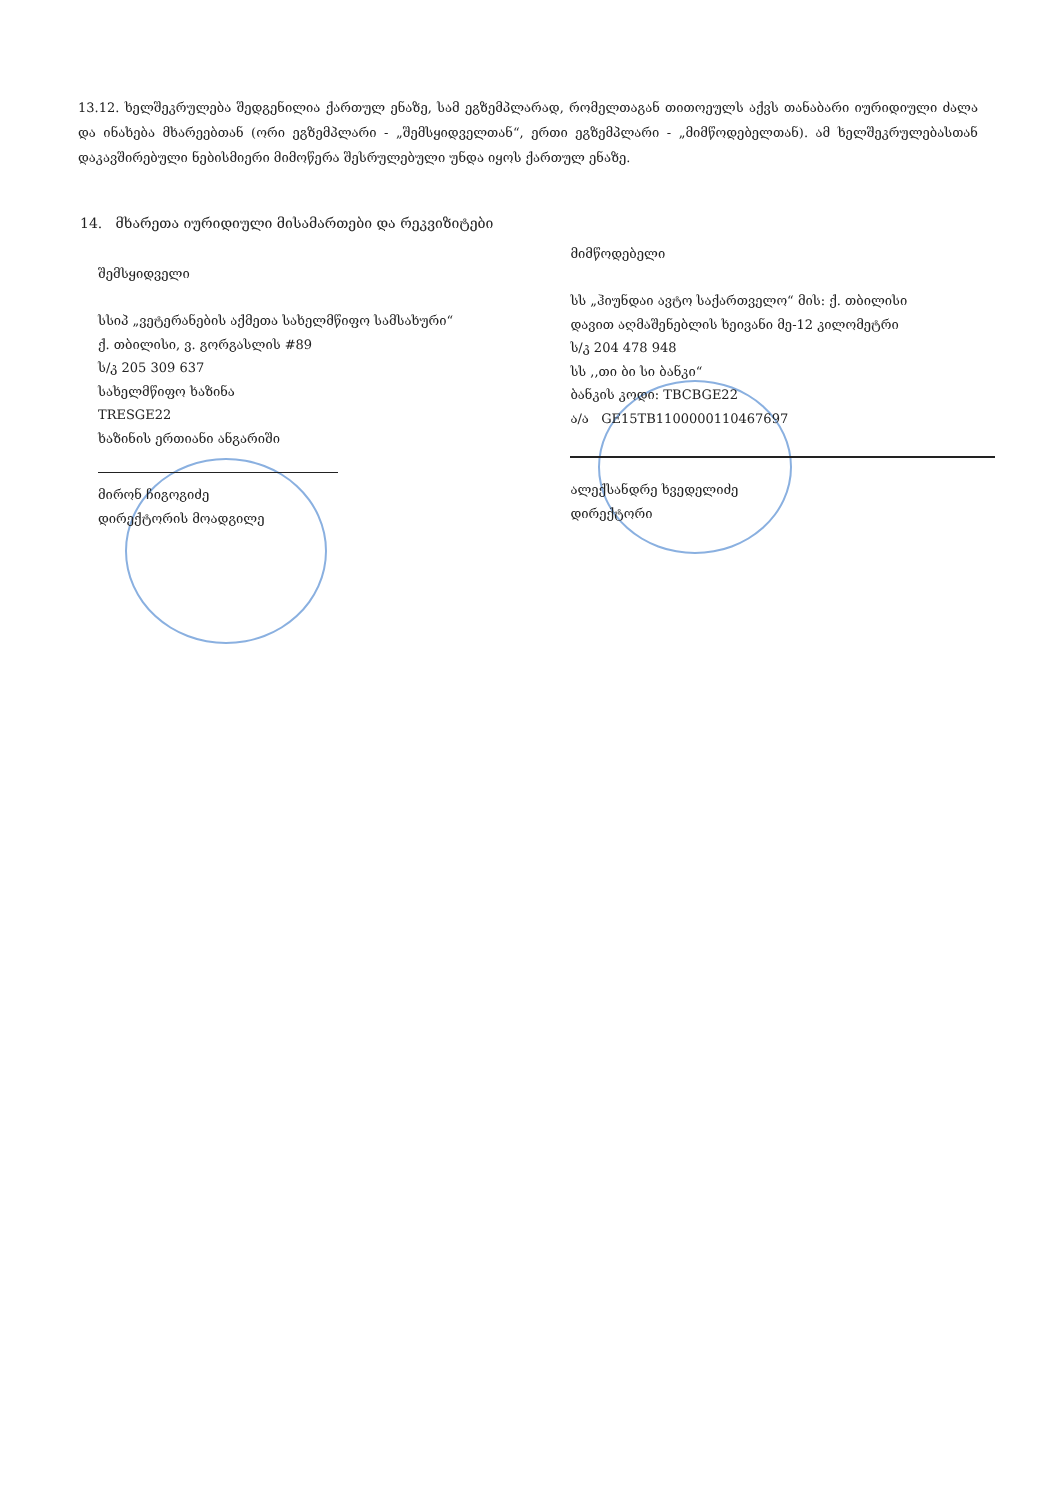13.12. ხელშეკრულება შედგენილია ქართულ ენაზე, სამ ეგზემპლარად, რომელთაგან თითოეულს აქვს თანაბარი იურიდიული ძალა და ინახება მხარეებთან (ორი ეგზემპლარი - „შემსყიდველთან“, ერთი ეგზემპლარი - „მიმწოდებელთან). ამ ხელშეკრულებასთან დაკავშირებული ნებისმიერი მიმოწერა შესრულებული უნდა იყოს ქართულ ენაზე.
14. მხარეთა იურიდიული მისამართები და რეკვიზიტები
შემსყიდველი
სსიპ „ვეტერანების აქმეთა სახელმწიფო სამსახური“
ქ. თბილისი, ვ. გორგასლის #89
ს/კ 205 309 637
სახელმწიფო ხაზინა
TRESGE22
ხაზინის ერთიანი ანგარიში
მირონ ჩიგოგიძე
დირექტორის მოადგილე
მიმწოდებელი
სს „ჰიუნდაი ავტო საქართველო“ მის: ქ. თბილისი
დავით აღმაშენებლის ხეივანი მე-12 კილომეტრი
ს/კ 204 478 948
სს ,,თი ბი სი ბანკი“
ბანკის კოდი: TBCBGE22
ა/ა GE15TB1100000110467697
ალექსანდრე ხვედელიძე
დირექტორი